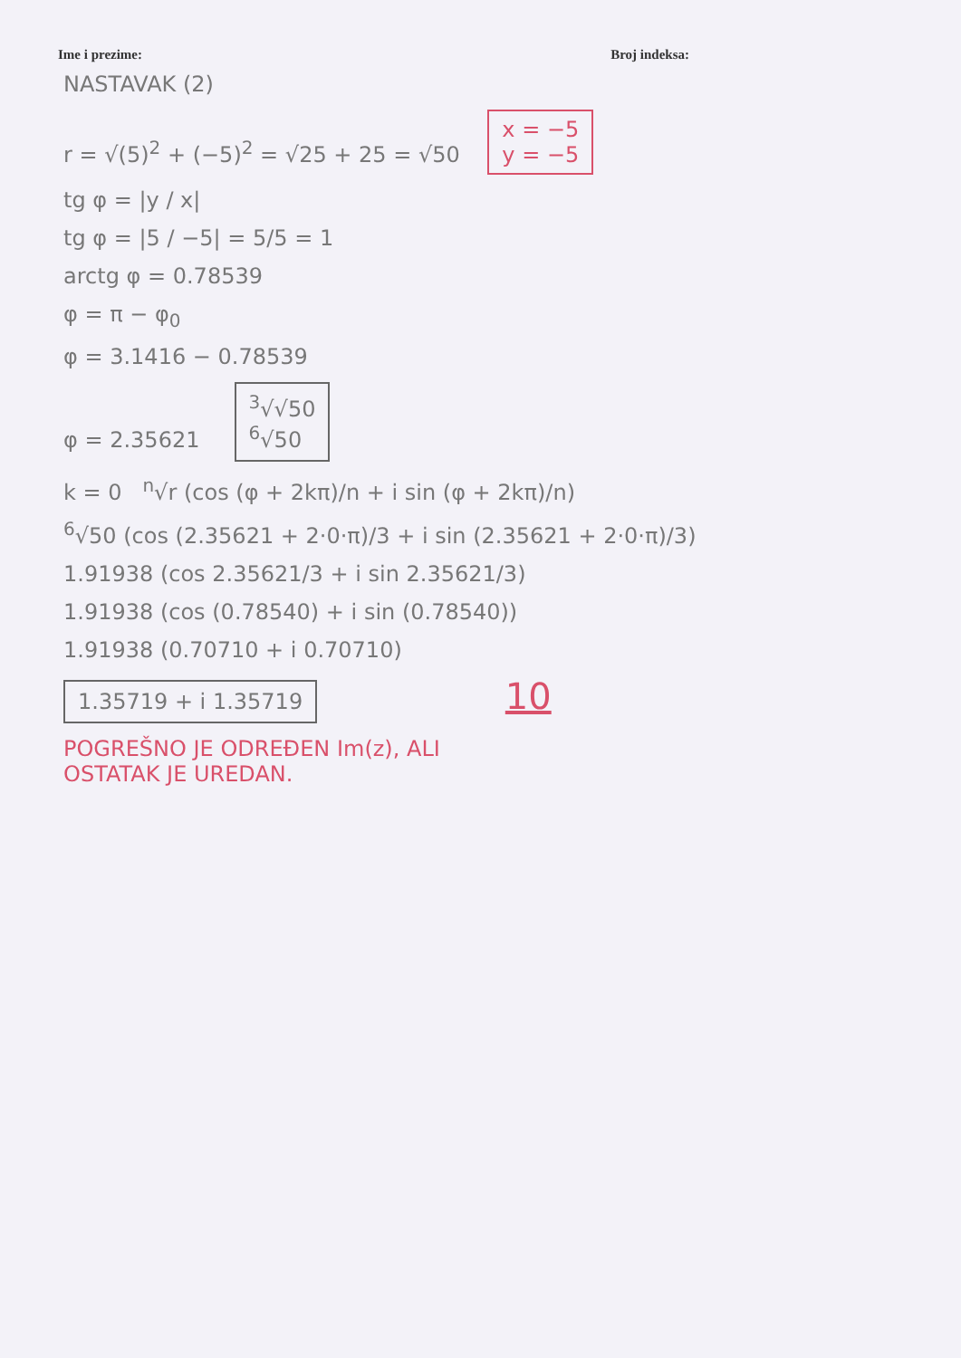Ime i prezime: Broj indeksa:
NASTAVAK (2)
r = √(5)<sup>2</sup> + (−5)<sup>2</sup> = √25 + 25 = √50 x = −5
y = −5
tg φ = |y / x|
tg φ = |5 / −5| = 5/5 = 1
arctg φ = 0.78539
φ = π − φ<sub>0</sub>
φ = 3.1416 − 0.78539
φ = 2.35621 <sup>3</sup>√√50
<sup>6</sup>√50
k = 0 <sup>n</sup>√r (cos (φ + 2kπ)/n + i sin (φ + 2kπ)/n)
<sup>6</sup>√50 (cos (2.35621 + 2·0·π)/3 + i sin (2.35621 + 2·0·π)/3)
1.91938 (cos 2.35621/3 + i sin 2.35621/3)
1.91938 (cos (0.78540) + i sin (0.78540))
1.91938 (0.70710 + i 0.70710)
1.35719 + i 1.35719 10
POGREŠNO JE ODREĐEN Im(z), ALI
OSTATAK JE UREDAN.